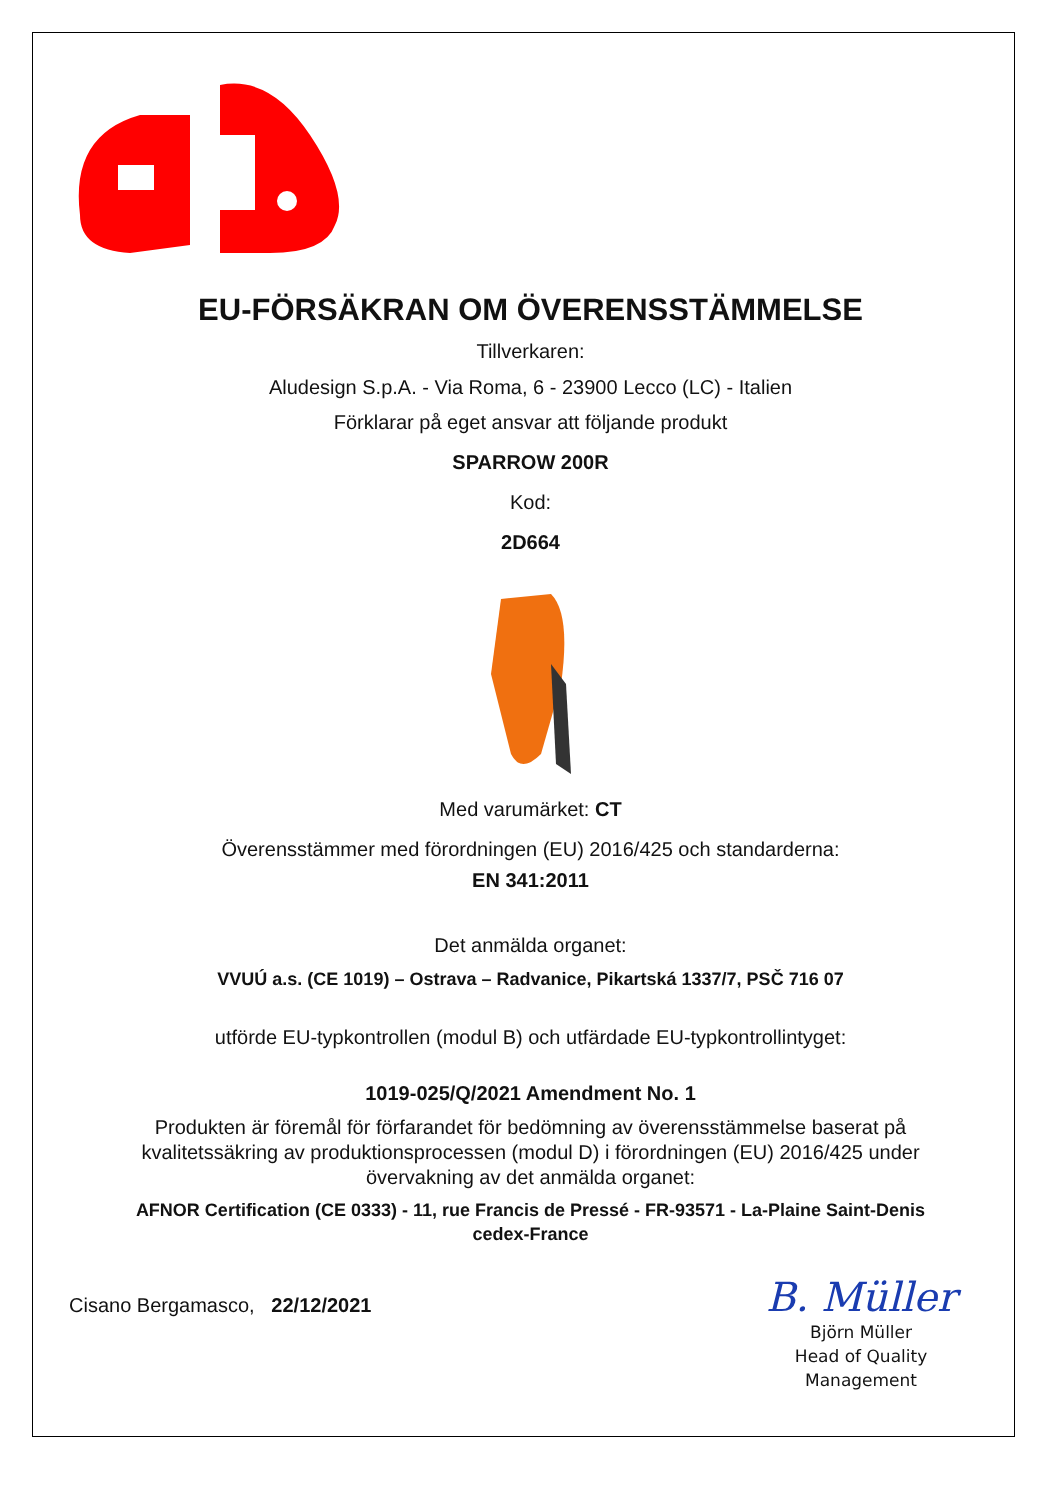EU-FÖRSÄKRAN OM ÖVERENSSTÄMMELSE
Tillverkaren:
Aludesign S.p.A. - Via Roma, 6 - 23900 Lecco (LC) - Italien
Förklarar på eget ansvar att följande produkt
SPARROW 200R
Kod:
2D664
Med varumärket: CT
Överensstämmer med förordningen (EU) 2016/425 och standarderna:
EN 341:2011
Det anmälda organet:
VVUÚ a.s. (CE 1019) – Ostrava – Radvanice, Pikartská 1337/7, PSČ 716 07
utförde EU-typkontrollen (modul B) och utfärdade EU-typkontrollintyget:
1019-025/Q/2021 Amendment No. 1
Produkten är föremål för förfarandet för bedömning av överensstämmelse baserat på
kvalitetssäkring av produktionsprocessen (modul D) i förordningen (EU) 2016/425 under
övervakning av det anmälda organet:
AFNOR Certification (CE 0333) - 11, rue Francis de Pressé - FR-93571 - La-Plaine Saint-Denis
cedex-France
Cisano Bergamasco, 22/12/2021
B. Müller
Björn Müller
Head of Quality
Management